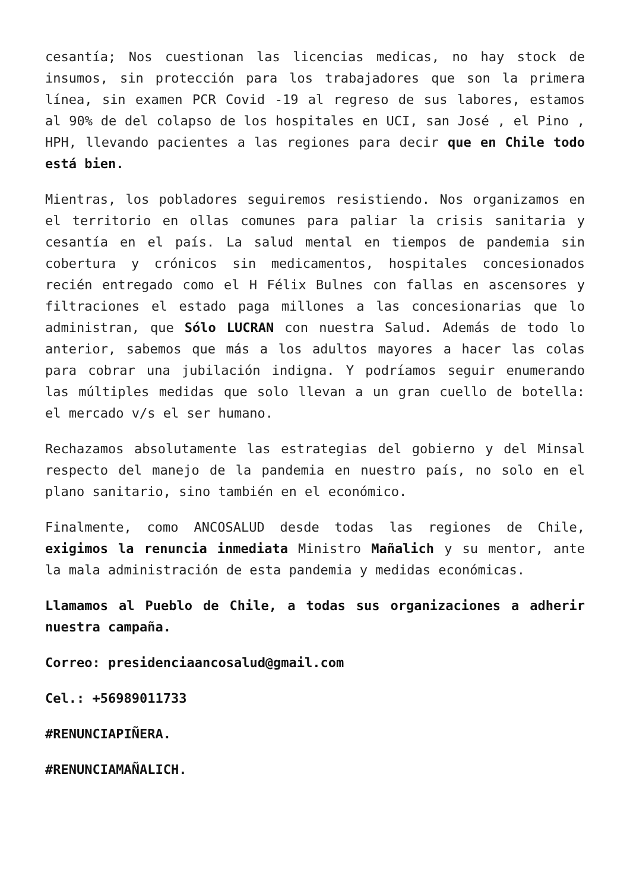cesantía; Nos cuestionan las licencias medicas, no hay stock de insumos, sin protección para los trabajadores que son la primera línea, sin examen PCR Covid -19 al regreso de sus labores, estamos al 90% de del colapso de los hospitales en UCI, san José , el Pino , HPH, llevando pacientes a las regiones para decir que en Chile todo está bien.
Mientras, los pobladores seguiremos resistiendo. Nos organizamos en el territorio en ollas comunes para paliar la crisis sanitaria y cesantía en el país. La salud mental en tiempos de pandemia sin cobertura y crónicos sin medicamentos, hospitales concesionados recién entregado como el H Félix Bulnes con fallas en ascensores y filtraciones el estado paga millones a las concesionarias que lo administran, que Sólo LUCRAN con nuestra Salud. Además de todo lo anterior, sabemos que más a los adultos mayores a hacer las colas para cobrar una jubilación indigna. Y podríamos seguir enumerando las múltiples medidas que solo llevan a un gran cuello de botella: el mercado v/s el ser humano.
Rechazamos absolutamente las estrategias del gobierno y del Minsal respecto del manejo de la pandemia en nuestro país, no solo en el plano sanitario, sino también en el económico.
Finalmente, como ANCOSALUD desde todas las regiones de Chile, exigimos la renuncia inmediata Ministro Mañalich y su mentor, ante la mala administración de esta pandemia y medidas económicas.
Llamamos al Pueblo de Chile, a todas sus organizaciones a adherir nuestra campaña.
Correo: presidenciaancosalud@gmail.com
Cel.: +56989011733
#RENUNCIAPIÑERA.
#RENUNCIAMAÑALICH.